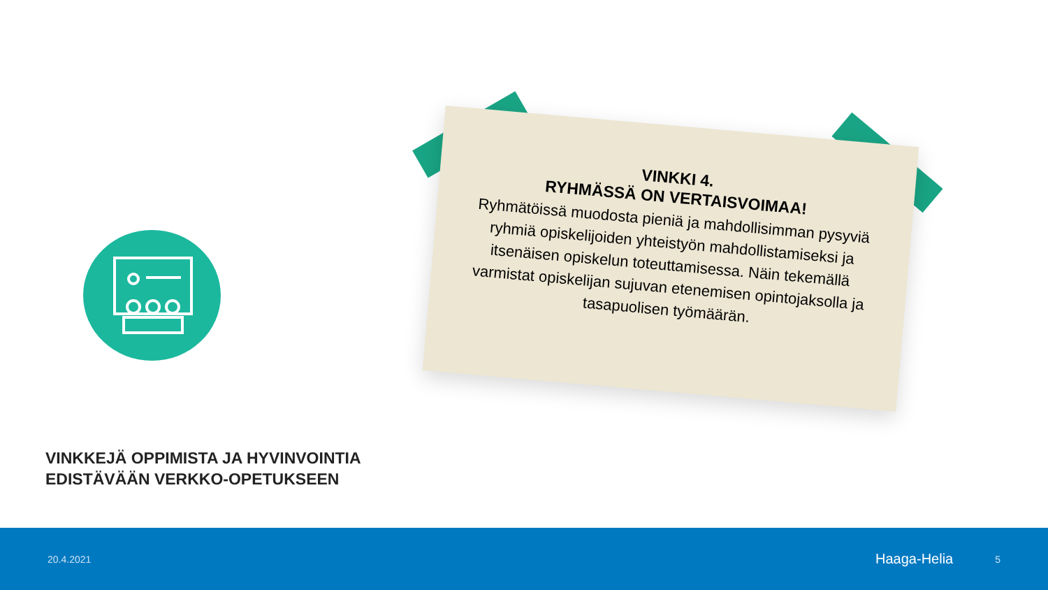VINKKI 4.
RYHMÄSSÄ ON VERTAISVOIMAA!
Ryhmätöissä muodosta pieniä ja mahdollisimman pysyviä ryhmiä opiskelijoiden yhteistyön mahdollistamiseksi ja itsenäisen opiskelun toteuttamisessa. Näin tekemällä varmistat opiskelijan sujuvan etenemisen opintojaksolla ja tasapuolisen työmäärän.
VINKKEJÄ OPPIMISTA JA HYVINVOINTIA
EDISTÄVÄÄN VERKKO-OPETUKSEEN
20.4.2021 Haaga-Helia 5